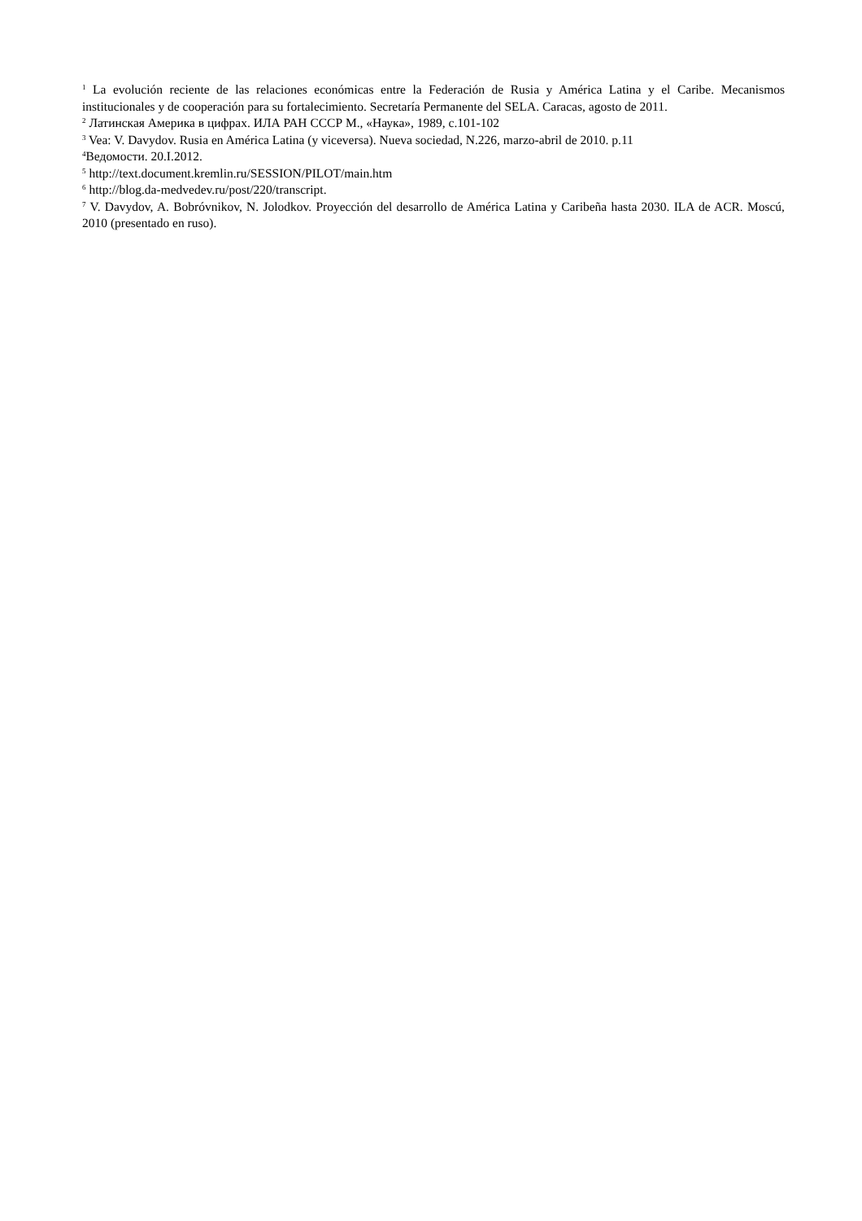<sup>1</sup> La evolución reciente de las relaciones económicas entre la Federación de Rusia y América Latina y el Caribe. Mecanismos institucionales y de cooperación para su fortalecimiento. Secretaría Permanente del SELA. Caracas, agosto de 2011.
<sup>2</sup> Латинская Америка в цифрах. ИЛА РАН СССР М., «Наука», 1989, с.101-102
<sup>3</sup> Vea: V. Davydov. Rusia en América Latina (y viceversa). Nueva sociedad, N.226, marzo-abril de 2010. p.11
<sup>4</sup> Ведомости. 20.I.2012.
<sup>5</sup> http://text.document.kremlin.ru/SESSION/PILOT/main.htm
<sup>6</sup> http://blog.da-medvedev.ru/post/220/transcript.
<sup>7</sup> V. Davydov, A. Bobróvnikov, N. Jolodkov. Proyección del desarrollo de América Latina y Caribeña hasta 2030. ILA de ACR. Moscú, 2010 (presentado en ruso).